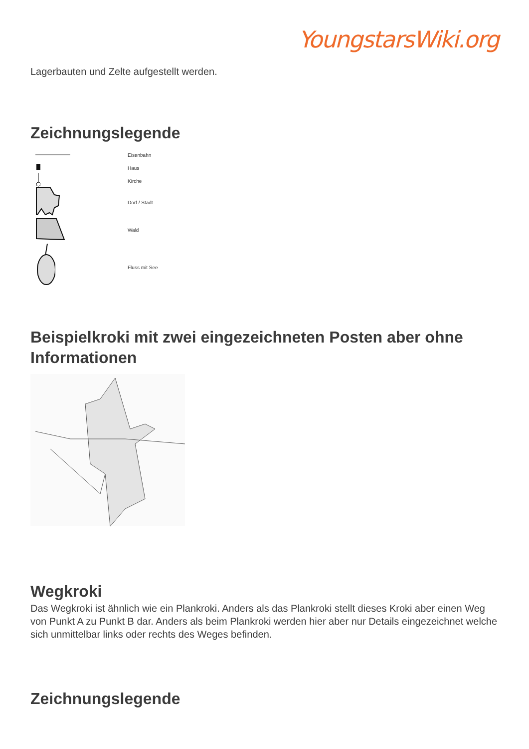YoungstarsWiki.org
Lagerbauten und Zelte aufgestellt werden.
Zeichnungslegende
Eisenbahn
Haus
Kirche
Dorf / Stadt
Wald
Fluss mit See
Beispielkroki mit zwei eingezeichneten Posten aber ohne Informationen
Wegkroki
Das Wegkroki ist ähnlich wie ein Plankroki. Anders als das Plankroki stellt dieses Kroki aber einen Weg von Punkt A zu Punkt B dar. Anders als beim Plankroki werden hier aber nur Details eingezeichnet welche sich unmittelbar links oder rechts des Weges befinden.
Zeichnungslegende